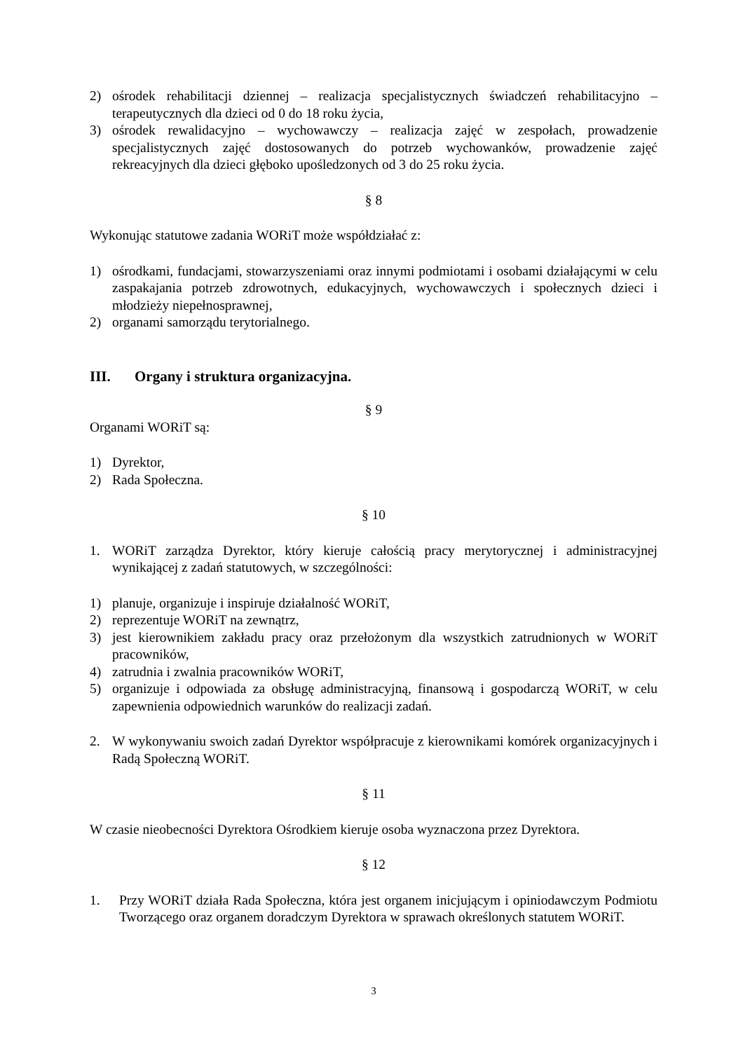2) ośrodek rehabilitacji dziennej – realizacja specjalistycznych świadczeń rehabilitacyjno – terapeutycznych dla dzieci od 0 do 18 roku życia,
3) ośrodek rewalidacyjno – wychowawczy – realizacja zajęć w zespołach, prowadzenie specjalistycznych zajęć dostosowanych do potrzeb wychowanków, prowadzenie zajęć rekreacyjnych dla dzieci głęboko upośledzonych od 3 do 25 roku życia.
§ 8
Wykonując statutowe zadania WORiT może współdziałać z:
1) ośrodkami, fundacjami, stowarzyszeniami oraz innymi podmiotami i osobami działającymi w celu zaspakajania potrzeb zdrowotnych, edukacyjnych, wychowawczych i społecznych dzieci i młodzieży niepełnosprawnej,
2) organami samorządu terytorialnego.
III. Organy i struktura organizacyjna.
§ 9
Organami WORiT są:
1) Dyrektor,
2) Rada Społeczna.
§ 10
1. WORiT zarządza Dyrektor, który kieruje całością pracy merytorycznej i administracyjnej wynikającej z zadań statutowych, w szczególności:
1) planuje, organizuje i inspiruje działalność WORiT,
2) reprezentuje WORiT na zewnątrz,
3) jest kierownikiem zakładu pracy oraz przełożonym dla wszystkich zatrudnionych w WORiT pracowników,
4) zatrudnia i zwalnia pracowników WORiT,
5) organizuje i odpowiada za obsługę administracyjną, finansową i gospodarczą WORiT, w celu zapewnienia odpowiednich warunków do realizacji zadań.
2. W wykonywaniu swoich zadań Dyrektor współpracuje z kierownikami komórek organizacyjnych i Radą Społeczną WORiT.
§ 11
W czasie nieobecności Dyrektora Ośrodkiem kieruje osoba wyznaczona przez Dyrektora.
§ 12
1. Przy WORiT działa Rada Społeczna, która jest organem inicjującym i opiniodawczym Podmiotu Tworzącego oraz organem doradczym Dyrektora w sprawach określonych statutem WORiT.
3